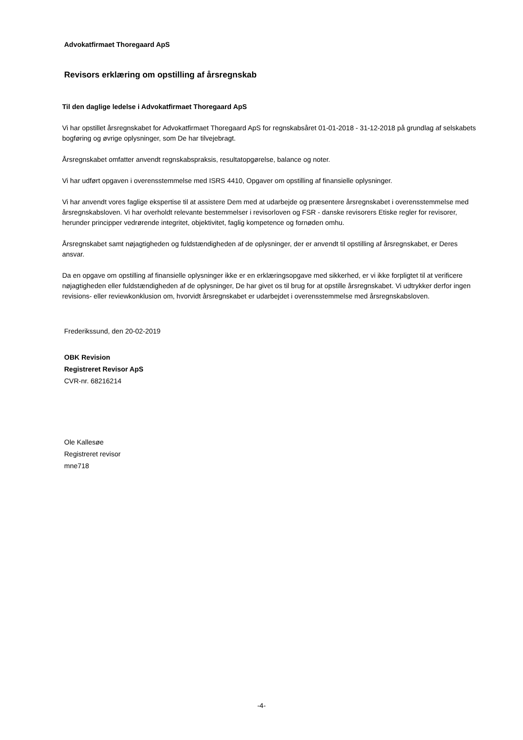Advokatfirmaet Thoregaard ApS
Revisors erklæring om opstilling af årsregnskab
Til den daglige ledelse i Advokatfirmaet Thoregaard ApS
Vi har opstillet årsregnskabet for Advokatfirmaet Thoregaard ApS for regnskabsåret 01-01-2018 - 31-12-2018 på grundlag af selskabets bogføring og øvrige oplysninger, som De har tilvejebragt.
Årsregnskabet omfatter anvendt regnskabspraksis, resultatopgørelse, balance og noter.
Vi har udført opgaven i overensstemmelse med ISRS 4410, Opgaver om opstilling af finansielle oplysninger.
Vi har anvendt vores faglige ekspertise til at assistere Dem med at udarbejde og præsentere årsregnskabet i overensstemmelse med årsregnskabsloven. Vi har overholdt relevante bestemmelser i revisorloven og FSR - danske revisorers Etiske regler for revisorer, herunder principper vedrørende integritet, objektivitet, faglig kompetence og fornøden omhu.
Årsregnskabet samt nøjagtigheden og fuldstændigheden af de oplysninger, der er anvendt til opstilling af årsregnskabet, er Deres ansvar.
Da en opgave om opstilling af finansielle oplysninger ikke er en erklæringsopgave med sikkerhed, er vi ikke forpligtet til at verificere nøjagtigheden eller fuldstændigheden af de oplysninger, De har givet os til brug for at opstille årsregnskabet. Vi udtrykker derfor ingen revisions- eller reviewkonklusion om, hvorvidt årsregnskabet er udarbejdet i overensstemmelse med årsregnskabsloven.
Frederikssund, den 20-02-2019
OBK Revision
Registreret Revisor ApS
CVR-nr. 68216214
Ole Kallesøe
Registreret revisor
mne718
-4-